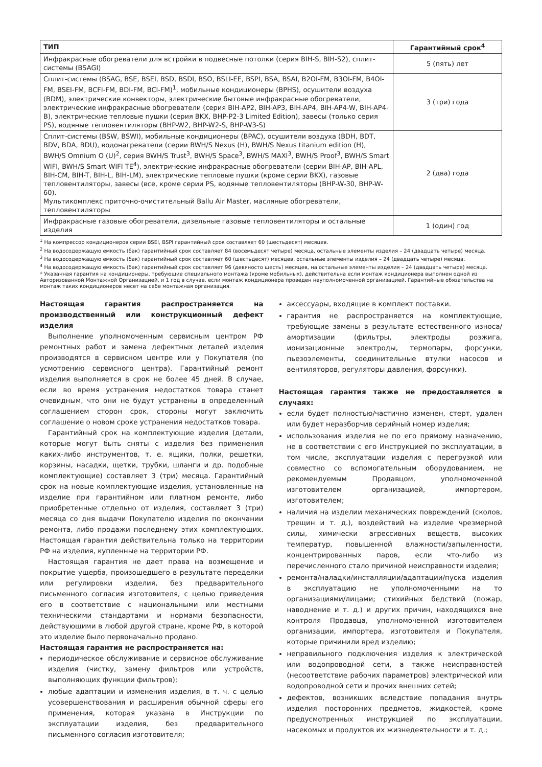| ТИП | Гарантийный срок<sup>4</sup> |
| --- | --- |
| Инфракрасные обогреватели для встройки в подвесные потолки (серия BIH-S, BIH-S2), сплит-системы (BSAGI) | 5 (пять) лет |
| Сплит-системы (BSAG, BSE, BSEI, BSD, BSDI, BSO, BSLI-EE, BSPI, BSA, BSAI, B2OI-FM, B3OI-FM, B4OI-FM, BSEI-FM, BCFI-FM, BDI-FM, BCI-FM)<sup>1</sup>, мобильные кондиционеры (BPHS), осушители воздуха (BDM), электрические конвекторы, электрические бытовые инфракрасные обогреватели, электрические инфракрасные обогреватели (серия BIH-AP2, BIH-AP3, BIH-AP4, BIH-AP4-W, BIH-AP4-B), электрические тепловые пушки (серия BKX, BHP-P2-3 Limited Edition), завесы (только серия PS), водяные тепловентиляторы (BHP-W2, BHP-W2-S, BHP-W3-S) | 3 (три) года |
| Сплит-системы (BSW, BSWI), мобильные кондиционеры (BPAC), осушители воздуха (BDH, BDT, BDV, BDA, BDU), водонагреватели (серии BWH/S Nexus (H), BWH/S Nexus titanium edition (H), BWH/S Omnium O (U)<sup>2</sup>, серия BWH/S Trust<sup>3</sup>, BWH/S Space<sup>3</sup>, BWH/S MAXI<sup>3</sup>, BWH/S Proof<sup>3</sup>, BWH/S Smart WIFI, BWH/S Smart WIFI TE<sup>4</sup>), электрические инфракрасные обогреватели (серии BIH-AP, BIH-APL, BIH-CM, BIH-T, BIH-L, BIH-LM), электрические тепловые пушки (кроме серии BKX), газовые тепловентиляторы, завесы (все, кроме серии PS, водяные тепловентиляторы (BHP-W-30, BHP-W-60). Мультикомплекс приточно-очистительный Ballu Air Master, масляные обогреватели, тепловентиляторы | 2 (два) года |
| Инфракрасные газовые обогреватели, дизельные газовые тепловентиляторы и остальные изделия | 1 (один) год |
<sup>1</sup> На компрессор кондиционеров серии BSEI, BSPI гарантийный срок составляет 60 (шестьдесят) месяцев.
<sup>2</sup> На водосодержащую емкость (бак) гарантийный срок составляет 84 (восемьдесят четыре) месяца, остальные элементы изделия – 24 (двадцать четыре) месяца.
<sup>3</sup> На водосодержащую емкость (бак) гарантийный срок составляет 60 (шестьдесят) месяцев, остальные элементы изделия – 24 (двадцать четыре) месяца.
<sup>4</sup> На водосодержащую емкость (бак) гарантийный срок составляет 96 (девяносто шесть) месяцев, на остальные элементы изделия – 24 (двадцать четыре) месяца.
* Указанная гарантия на кондиционеры, требующие специального монтажа (кроме мобильных), действительна если монтаж кондиционера выполнен одной из Авторизованной Монтажной Организацией, и 1 год в случае, если монтаж кондиционера проведен неуполномоченной организацией. Гарантийные обязательства на монтаж таких кондиционеров несет на себе монтажная организация.
Настоящая гарантия распространяется на производственный или конструкционный дефект изделия
Выполнение уполномоченным сервисным центром РФ ремонтных работ и замена дефектных деталей изделия производятся в сервисном центре или у Покупателя (по усмотрению сервисного центра). Гарантийный ремонт изделия выполняется в срок не более 45 дней. В случае, если во время устранения недостатков товара станет очевидным, что они не будут устранены в определенный соглашением сторон срок, стороны могут заключить соглашение о новом сроке устранения недостатков товара.
Гарантийный срок на комплектующие изделия (детали, которые могут быть сняты с изделия без применения каких-либо инструментов, т. е. ящики, полки, решетки, корзины, насадки, щетки, трубки, шланги и др. подобные комплектующие) составляет 3 (три) месяца. Гарантийный срок на новые комплектующие изделия, установленные на изделие при гарантийном или платном ремонте, либо приобретенные отдельно от изделия, составляет 3 (три) месяца со дня выдачи Покупателю изделия по окончании ремонта, либо продажи последнему этих комплектующих. Настоящая гарантия действительна только на территории РФ на изделия, купленные на территории РФ.
Настоящая гарантия не дает права на возмещение и покрытие ущерба, произошедшего в результате переделки или регулировки изделия, без предварительного письменного согласия изготовителя, с целью приведения его в соответствие с национальными или местными техническими стандартами и нормами безопасности, действующими в любой другой стране, кроме РФ, в которой это изделие было первоначально продано.
Настоящая гарантия не распространяется на:
периодическое обслуживание и сервисное обслуживание изделия (чистку, замену фильтров или устройств, выполняющих функции фильтров);
любые адаптации и изменения изделия, в т. ч. с целью усовершенствования и расширения обычной сферы его применения, которая указана в Инструкции по эксплуатации изделия, без предварительного письменного согласия изготовителя;
аксессуары, входящие в комплект поставки.
гарантия не распространяется на комплектующие, требующие замены в результате естественного износа/амортизации (фильтры, электроды розжига, ионизационные электроды, термопары, форсунки, пьезоэлементы, соединительные втулки насосов и вентиляторов, регуляторы давления, форсунки).
Настоящая гарантия также не предоставляется в случаях:
если будет полностью/частично изменен, стерт, удален или будет неразборчив серийный номер изделия;
использования изделия не по его прямому назначению, не в соответствии с его Инструкцией по эксплуатации, в том числе, эксплуатации изделия с перегрузкой или совместно со вспомогательным оборудованием, не рекомендуемым Продавцом, уполномоченной изготовителем организацией, импортером, изготовителем;
наличия на изделии механических повреждений (сколов, трещин и т. д.), воздействий на изделие чрезмерной силы, химически агрессивных веществ, высоких температур, повышенной влажности/запыленности, концентрированных паров, если что-либо из перечисленного стало причиной неисправности изделия;
ремонта/наладки/инсталляции/адаптации/пуска изделия в эксплуатацию не уполномоченными на то организациями/лицами; стихийных бедствий (пожар, наводнение и т. д.) и других причин, находящихся вне контроля Продавца, уполномоченной изготовителем организации, импортера, изготовителя и Покупателя, которые причинили вред изделию;
неправильного подключения изделия к электрической или водопроводной сети, а также неисправностей (несоответствие рабочих параметров) электрической или водопроводной сети и прочих внешних сетей;
дефектов, возникших вследствие попадания внутрь изделия посторонних предметов, жидкостей, кроме предусмотренных инструкцией по эксплуатации, насекомых и продуктов их жизнедеятельности и т. д.;